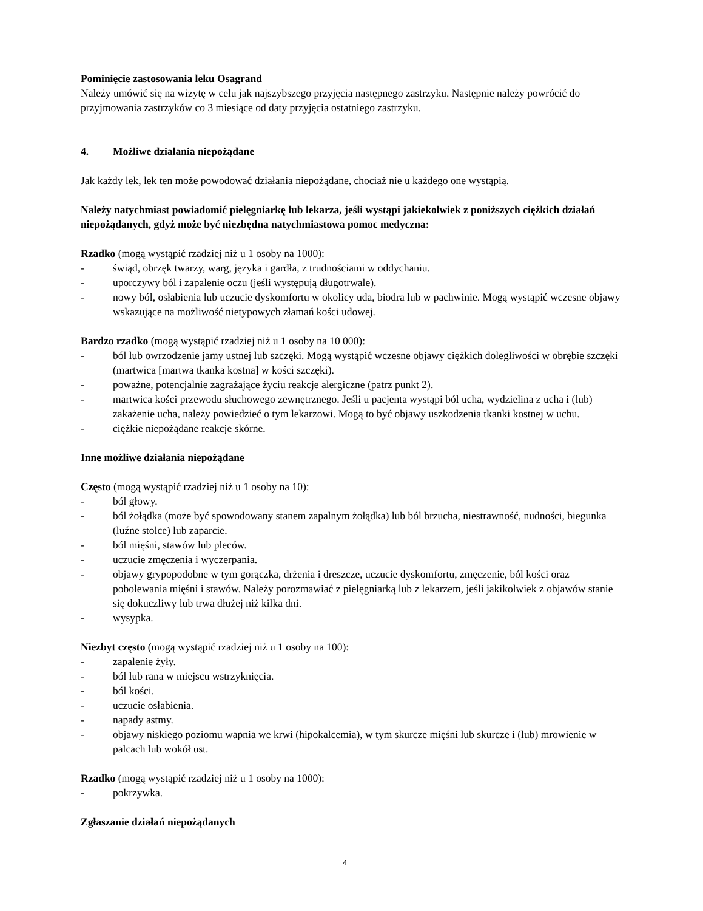Pominięcie zastosowania leku Osagrand
Należy umówić się na wizytę w celu jak najszybszego przyjęcia następnego zastrzyku. Następnie należy powrócić do przyjmowania zastrzyków co 3 miesiące od daty przyjęcia ostatniego zastrzyku.
4. Możliwe działania niepożądane
Jak każdy lek, lek ten może powodować działania niepożądane, chociaż nie u każdego one wystąpią.
Należy natychmiast powiadomić pielęgniarkę lub lekarza, jeśli wystąpi jakiekolwiek z poniższych ciężkich działań niepożądanych, gdyż może być niezbędna natychmiastowa pomoc medyczna:
Rzadko (mogą wystąpić rzadziej niż u 1 osoby na 1000):
- świąd, obrzęk twarzy, warg, języka i gardła, z trudnościami w oddychaniu.
- uporczywy ból i zapalenie oczu (jeśli występują długotrwale).
- nowy ból, osłabienia lub uczucie dyskomfortu w okolicy uda, biodra lub w pachwinie. Mogą wystąpić wczesne objawy wskazujące na możliwość nietypowych złamań kości udowej.
Bardzo rzadko (mogą wystąpić rzadziej niż u 1 osoby na 10 000):
- ból lub owrzodzenie jamy ustnej lub szczęki. Mogą wystąpić wczesne objawy ciężkich dolegliwości w obrębie szczęki (martwica [martwa tkanka kostna] w kości szczęki).
- poważne, potencjalnie zagrażające życiu reakcje alergiczne (patrz punkt 2).
- martwica kości przewodu słuchowego zewnętrznego. Jeśli u pacjenta wystąpi ból ucha, wydzielina z ucha i (lub) zakażenie ucha, należy powiedzieć o tym lekarzowi. Mogą to być objawy uszkodzenia tkanki kostnej w uchu.
- ciężkie niepożądane reakcje skórne.
Inne możliwe działania niepożądane
Często (mogą wystąpić rzadziej niż u 1 osoby na 10):
- ból głowy.
- ból żołądka (może być spowodowany stanem zapalnym żołądka) lub ból brzucha, niestrawność, nudności, biegunka (luźne stolce) lub zaparcie.
- ból mięśni, stawów lub pleców.
- uczucie zmęczenia i wyczerpania.
- objawy grypopodobne w tym gorączka, drżenia i dreszcze, uczucie dyskomfortu, zmęczenie, ból kości oraz pobolewania mięśni i stawów. Należy porozmawiać z pielęgniarką lub z lekarzem, jeśli jakikolwiek z objawów stanie się dokuczliwy lub trwa dłużej niż kilka dni.
- wysypka.
Niezbyt często (mogą wystąpić rzadziej niż u 1 osoby na 100):
- zapalenie żyły.
- ból lub rana w miejscu wstrzyknięcia.
- ból kości.
- uczucie osłabienia.
- napady astmy.
- objawy niskiego poziomu wapnia we krwi (hipokalcemia), w tym skurcze mięśni lub skurcze i (lub) mrowienie w palcach lub wokół ust.
Rzadko (mogą wystąpić rzadziej niż u 1 osoby na 1000):
- pokrzywka.
Zgłaszanie działań niepożądanych
4